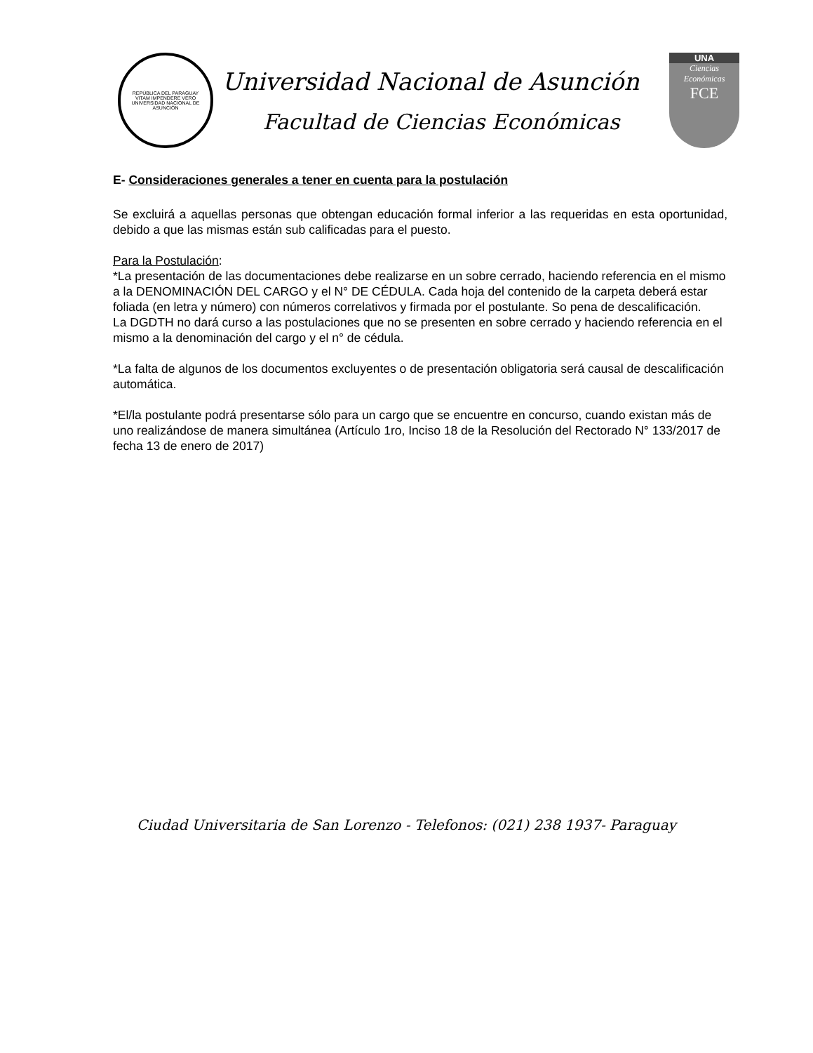REPÚBLICA DEL PARAGUAY
VITAM IMPENDERE VERO
UNIVERSIDAD NACIONAL DE ASUNCIÓN
Universidad Nacional de Asunción
Facultad de Ciencias Económicas
UNA
Ciencias
Económicas
FCE
E- Consideraciones generales a tener en cuenta para la postulación
Se excluirá a aquellas personas que obtengan educación formal inferior a las requeridas en esta oportunidad, debido a que las mismas están sub calificadas para el puesto.
Para la Postulación:
*La presentación de las documentaciones debe realizarse en un sobre cerrado, haciendo referencia en el mismo a la DENOMINACIÓN DEL CARGO y el N° DE CÉDULA. Cada hoja del contenido de la carpeta deberá estar foliada (en letra y número) con números correlativos y firmada por el postulante. So pena de descalificación.
La DGDTH no dará curso a las postulaciones que no se presenten en sobre cerrado y haciendo referencia en el mismo a la denominación del cargo y el n° de cédula.
*La falta de algunos de los documentos excluyentes o de presentación obligatoria será causal de descalificación automática.
*El/la postulante podrá presentarse sólo para un cargo que se encuentre en concurso, cuando existan más de uno realizándose de manera simultánea (Artículo 1ro, Inciso 18 de la Resolución del Rectorado N° 133/2017 de fecha 13 de enero de 2017)
Ciudad Universitaria de San Lorenzo - Telefonos: (021) 238 1937- Paraguay